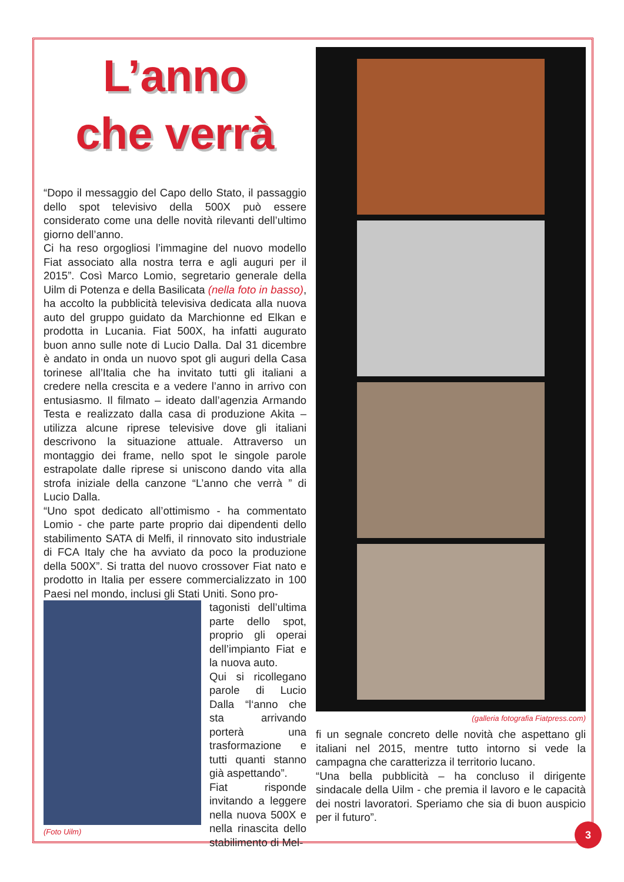L’anno
che verrà
“Dopo il messaggio del Capo dello Stato, il passaggio dello spot televisivo della 500X può essere considerato come una delle novità rilevanti dell’ultimo giorno dell’anno.
Ci ha reso orgogliosi l’immagine del nuovo modello Fiat associato alla nostra terra e agli auguri per il 2015”. Così Marco Lomio, segretario generale della Uilm di Potenza e della Basilicata (nella foto in basso), ha accolto la pubblicità televisiva dedicata alla nuova auto del gruppo guidato da Marchionne ed Elkan e prodotta in Lucania. Fiat 500X, ha infatti augurato buon anno sulle note di Lucio Dalla. Dal 31 dicembre è andato in onda un nuovo spot gli auguri della Casa torinese all’Italia che ha invitato tutti gli italiani a credere nella crescita e a vedere l’anno in arrivo con entusiasmo. Il filmato – ideato dall’agenzia Armando Testa e realizzato dalla casa di produzione Akita – utilizza alcune riprese televisive dove gli italiani descrivono la situazione attuale. Attraverso un montaggio dei frame, nello spot le singole parole estrapolate dalle riprese si uniscono dando vita alla strofa iniziale della canzone “L’anno che verrà ” di Lucio Dalla.
“Uno spot dedicato all’ottimismo - ha commentato Lomio - che parte parte proprio dai dipendenti dello stabilimento SATA di Melfi, il rinnovato sito industriale di FCA Italy che ha avviato da poco la produzione della 500X”. Si tratta del nuovo crossover Fiat nato e prodotto in Italia per essere commercializzato in 100 Paesi nel mondo, inclusi gli Stati Uniti. Sono pro-
(Foto Uilm)
tagonisti dell’ultima parte dello spot, proprio gli operai dell’impianto Fiat e la nuova auto.
Qui si ricollegano parole di Lucio Dalla “l‘anno che sta arrivando porterà una trasformazione e tutti quanti stanno già aspettando”.
Fiat risponde invitando a leggere nella nuova 500X e nella rinascita dello stabilimento di Mel-
(galleria fotografia Fiatpress.com)
fi un segnale concreto delle novità che aspettano gli italiani nel 2015, mentre tutto intorno si vede la campagna che caratterizza il territorio lucano.
“Una bella pubblicità – ha concluso il dirigente sindacale della Uilm - che premia il lavoro e le capacità dei nostri lavoratori. Speriamo che sia di buon auspicio per il futuro”.
3